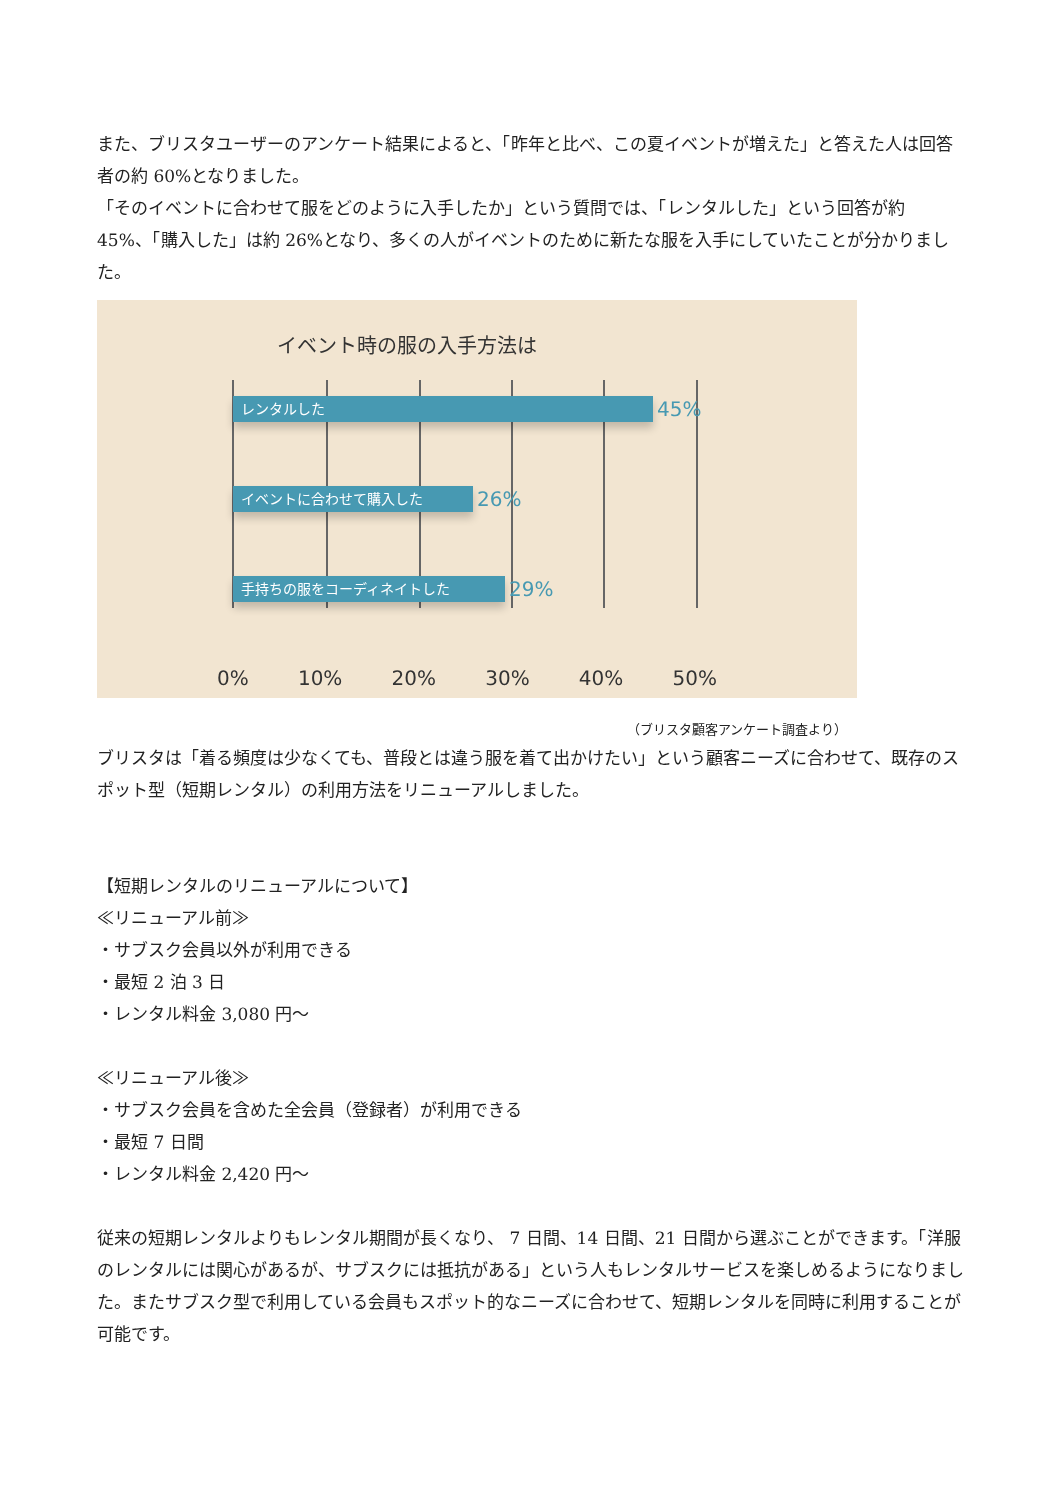また、ブリスタユーザーのアンケート結果によると、「昨年と比べ、この夏イベントが増えた」と答えた人は回答者の約 60%となりました。
「そのイベントに合わせて服をどのように入手したか」という質問では、「レンタルした」という回答が約 45%、「購入した」は約 26%となり、多くの人がイベントのために新たな服を入手にしていたことが分かりました。
イベント時の服の入手方法は
レンタルした 45%
イベントに合わせて購入した 26%
手持ちの服をコーディネイトした 29%
0% 10% 20% 30% 40% 50%
（ブリスタ顧客アンケート調査より）
ブリスタは「着る頻度は少なくても、普段とは違う服を着て出かけたい」という顧客ニーズに合わせて、既存のスポット型（短期レンタル）の利用方法をリニューアルしました。
【短期レンタルのリニューアルについて】
≪リニューアル前≫
・サブスク会員以外が利用できる
・最短 2 泊 3 日
・レンタル料金 3,080 円～
≪リニューアル後≫
・サブスク会員を含めた全会員（登録者）が利用できる
・最短 7 日間
・レンタル料金 2,420 円～
従来の短期レンタルよりもレンタル期間が長くなり、 7 日間、14 日間、21 日間から選ぶことができます。「洋服のレンタルには関心があるが、サブスクには抵抗がある」という人もレンタルサービスを楽しめるようになりました。またサブスク型で利用している会員もスポット的なニーズに合わせて、短期レンタルを同時に利用することが可能です。